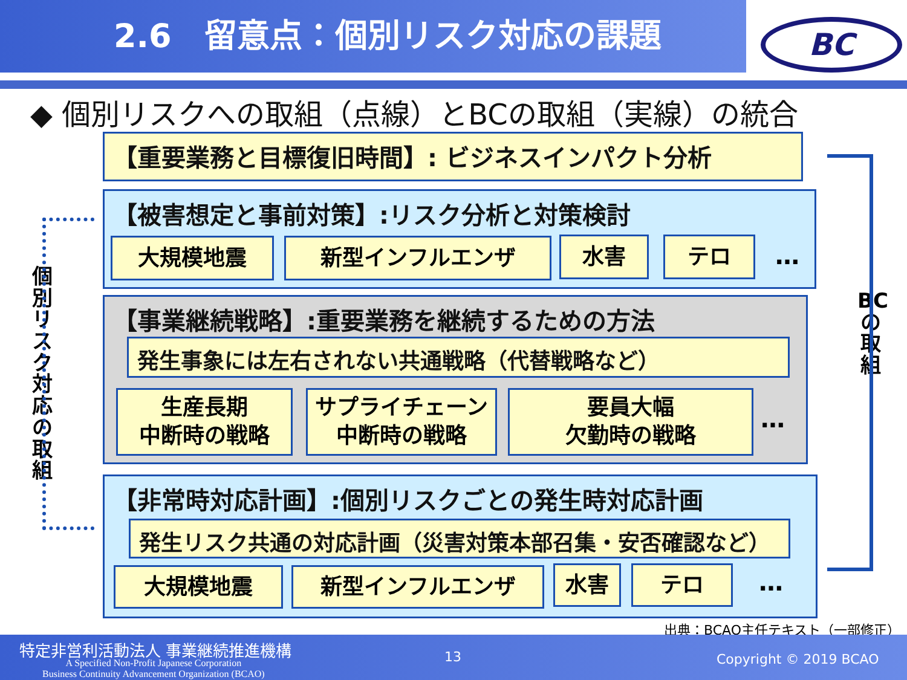2.6　留意点：個別リスク対応の課題 BC
◆ 個別リスクへの取組（点線）とBCの取組（実線）の統合
【重要業務と目標復旧時間】: ビジネスインパクト分析
【被害想定と事前対策】:リスク分析と対策検討
大規模地震 新型インフルエンザ 水害 テロ …
【事業継続戦略】:重要業務を継続するための方法
発生事象には左右されない共通戦略（代替戦略など）
生産長期
中断時の戦略
サプライチェーン
中断時の戦略
要員大幅
欠勤時の戦略
…
【非常時対応計画】:個別リスクごとの発生時対応計画
発生リスク共通の対応計画（災害対策本部召集・安否確認など）
大規模地震 新型インフルエンザ 水害 テロ …
個別リスク対応の取組
BCの取組
出典：BCAO主任テキスト（一部修正）
特定非営利活動法人 事業継続推進機構
A Specified Non-Profit Japanese Corporation
Business Continuity Advancement Organization (BCAO)
13 Copyright © 2019 BCAO